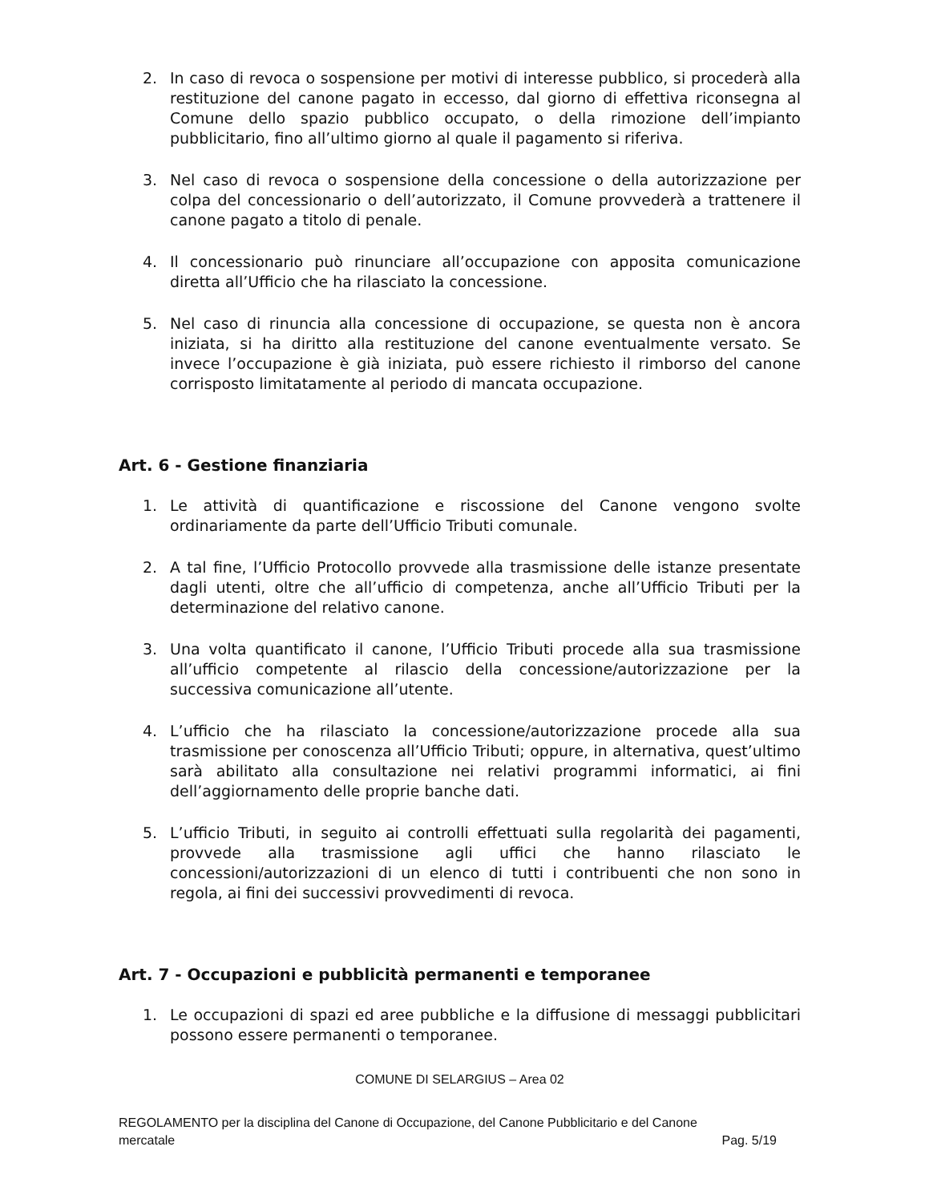2. In caso di revoca o sospensione per motivi di interesse pubblico, si procederà alla restituzione del canone pagato in eccesso, dal giorno di effettiva riconsegna al Comune dello spazio pubblico occupato, o della rimozione dell’impianto pubblicitario, fino all’ultimo giorno al quale il pagamento si riferiva.
3. Nel caso di revoca o sospensione della concessione o della autorizzazione per colpa del concessionario o dell’autorizzato, il Comune provvederà a trattenere il canone pagato a titolo di penale.
4. Il concessionario può rinunciare all’occupazione con apposita comunicazione diretta all’Ufficio che ha rilasciato la concessione.
5. Nel caso di rinuncia alla concessione di occupazione, se questa non è ancora iniziata, si ha diritto alla restituzione del canone eventualmente versato. Se invece l’occupazione è già iniziata, può essere richiesto il rimborso del canone corrisposto limitatamente al periodo di mancata occupazione.
Art. 6 - Gestione finanziaria
1. Le attività di quantificazione e riscossione del Canone vengono svolte ordinariamente da parte dell’Ufficio Tributi comunale.
2. A tal fine, l’Ufficio Protocollo provvede alla trasmissione delle istanze presentate dagli utenti, oltre che all’ufficio di competenza, anche all’Ufficio Tributi per la determinazione del relativo canone.
3. Una volta quantificato il canone, l’Ufficio Tributi procede alla sua trasmissione all’ufficio competente al rilascio della concessione/autorizzazione per la successiva comunicazione all’utente.
4. L’ufficio che ha rilasciato la concessione/autorizzazione procede alla sua trasmissione per conoscenza all’Ufficio Tributi; oppure, in alternativa, quest’ultimo sarà abilitato alla consultazione nei relativi programmi informatici, ai fini dell’aggiornamento delle proprie banche dati.
5. L’ufficio Tributi, in seguito ai controlli effettuati sulla regolarità dei pagamenti, provvede alla trasmissione agli uffici che hanno rilasciato le concessioni/autorizzazioni di un elenco di tutti i contribuenti che non sono in regola, ai fini dei successivi provvedimenti di revoca.
Art. 7 - Occupazioni e pubblicità permanenti e temporanee
1. Le occupazioni di spazi ed aree pubbliche e la diffusione di messaggi pubblicitari possono essere permanenti o temporanee.
COMUNE DI SELARGIUS – Area 02
REGOLAMENTO per la disciplina del Canone di Occupazione, del Canone Pubblicitario e del Canone
mercatale Pag. 5/19